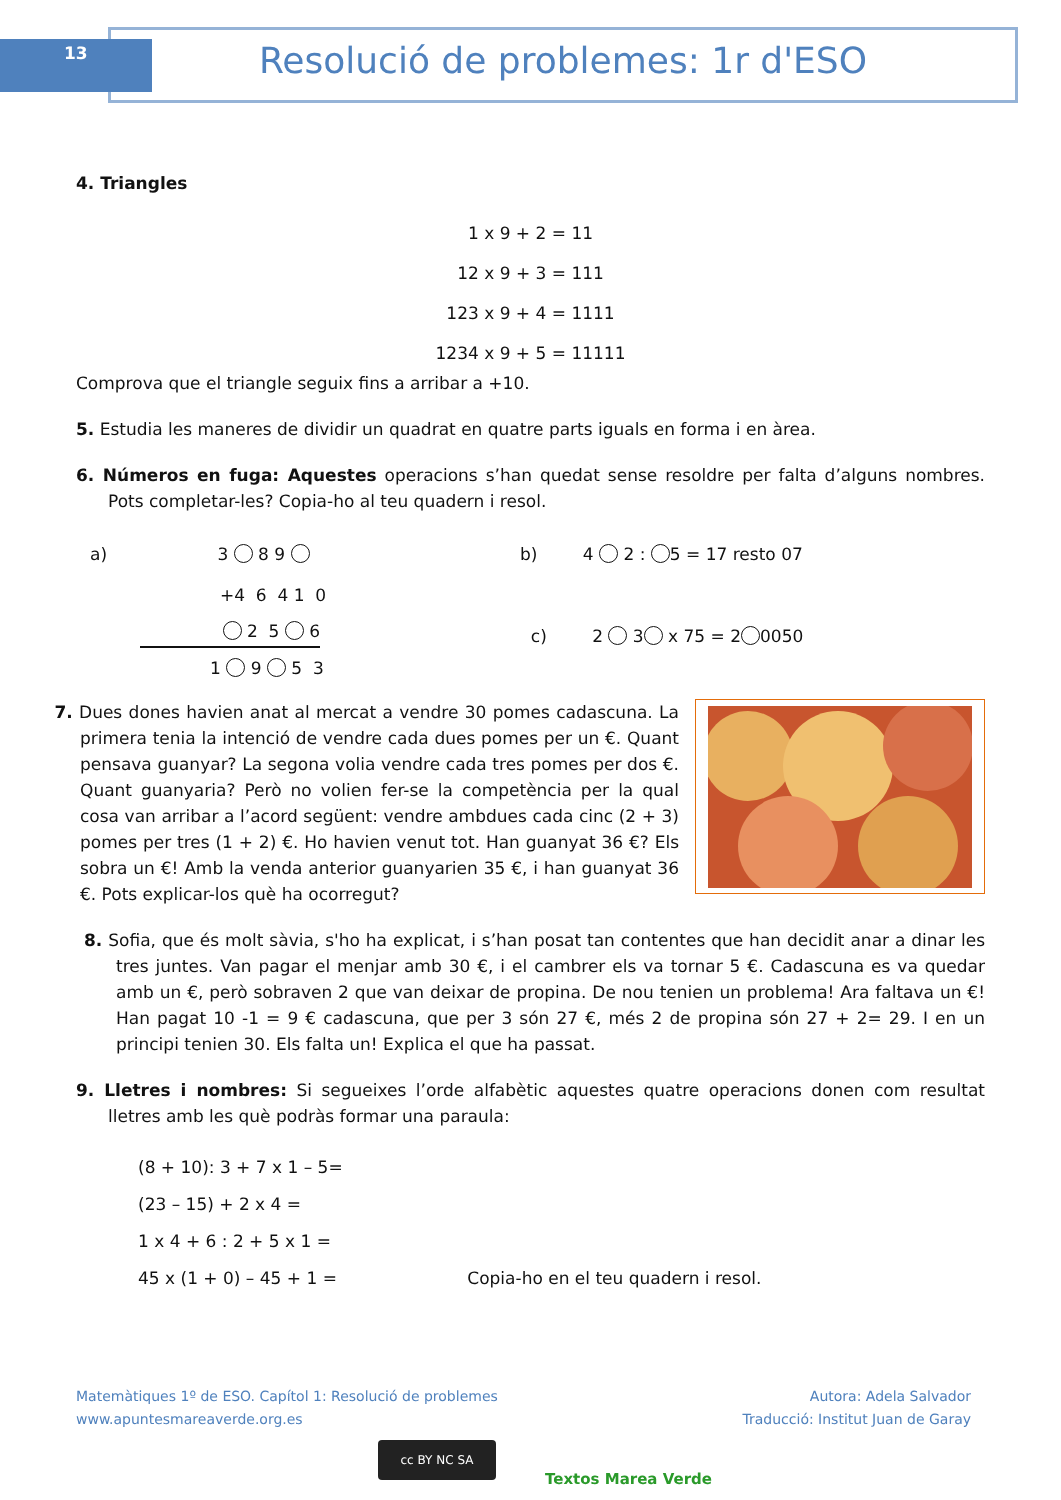13 Resolució de problemes: 1r d'ESO
4. Triangles
1 x 9 + 2 = 11
12 x 9 + 3 = 111
123 x 9 + 4 = 1111
1234 x 9 + 5 = 11111
Comprova que el triangle seguix fins a arribar a +10.
5. Estudia les maneres de dividir un quadrat en quatre parts iguals en forma i en àrea.
6. Números en fuga: Aquestes operacions s’han quedat sense resoldre per falta d’alguns nombres. Pots completar-les? Copia-ho al teu quadern i resol.
a) 3 8 9
+4 6 4 1 0
2 5 6
1 9 5 3
b) 4 2 : 5 = 17 resto 07
c) 2 3 x 75 = 2 0050
7. Dues dones havien anat al mercat a vendre 30 pomes cadascuna. La primera tenia la intenció de vendre cada dues pomes per un €. Quant pensava guanyar? La segona volia vendre cada tres pomes per dos €. Quant guanyaria? Però no volien fer-se la competència per la qual cosa van arribar a l’acord següent: vendre ambdues cada cinc (2 + 3) pomes per tres (1 + 2) €. Ho havien venut tot. Han guanyat 36 €? Els sobra un €! Amb la venda anterior guanyarien 35 €, i han guanyat 36 €. Pots explicar-los què ha ocorregut?
8. Sofia, que és molt sàvia, s'ho ha explicat, i s’han posat tan contentes que han decidit anar a dinar les tres juntes. Van pagar el menjar amb 30 €, i el cambrer els va tornar 5 €. Cadascuna es va quedar amb un €, però sobraven 2 que van deixar de propina. De nou tenien un problema! Ara faltava un €! Han pagat 10 -1 = 9 € cadascuna, que per 3 són 27 €, més 2 de propina són 27 + 2= 29. I en un principi tenien 30. Els falta un! Explica el que ha passat.
9. Lletres i nombres: Si segueixes l’orde alfabètic aquestes quatre operacions donen com resultat lletres amb les què podràs formar una paraula:
(8 + 10): 3 + 7 x 1 – 5=
(23 – 15) + 2 x 4 =
1 x 4 + 6 : 2 + 5 x 1 =
45 x (1 + 0) – 45 + 1 = Copia-ho en el teu quadern i resol.
Matemàtiques 1º de ESO. Capítol 1: Resolució de problemes
www.apuntesmareaverde.org.es
Autora: Adela Salvador
Traducció: Institut Juan de Garay
cc BY NC SA
Textos Marea Verde